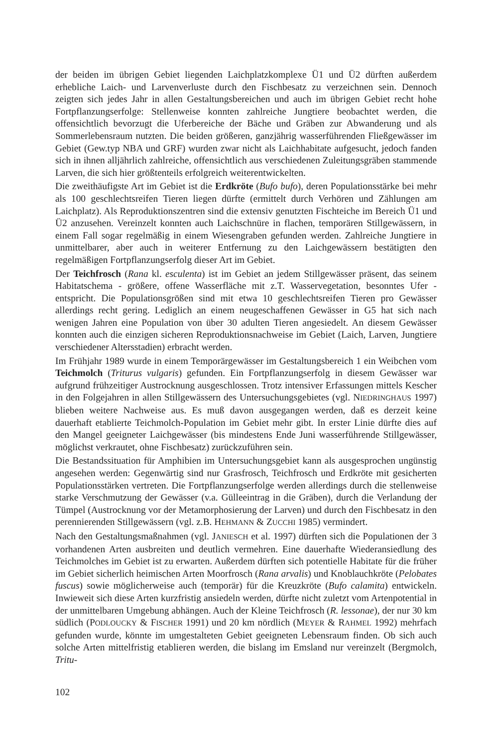der beiden im übrigen Gebiet liegenden Laichplatzkomplexe Ü1 und Ü2 dürften außerdem erhebliche Laich- und Larvenverluste durch den Fischbesatz zu verzeichnen sein. Dennoch zeigten sich jedes Jahr in allen Gestaltungsbereichen und auch im übrigen Gebiet recht hohe Fortpflanzungserfolge: Stellenweise konnten zahlreiche Jungtiere beobachtet werden, die offensichtlich bevorzugt die Uferbereiche der Bäche und Gräben zur Abwanderung und als Sommerlebensraum nutzten. Die beiden größeren, ganzjährig wasserführenden Fließgewässer im Gebiet (Gew.typ NBA und GRF) wurden zwar nicht als Laichhabitate aufgesucht, jedoch fanden sich in ihnen alljährlich zahlreiche, offensichtlich aus verschiedenen Zuleitungsgräben stammende Larven, die sich hier größtenteils erfolgreich weiterentwickelten.
Die zweithäufigste Art im Gebiet ist die Erdkröte (Bufo bufo), deren Populationsstärke bei mehr als 100 geschlechtsreifen Tieren liegen dürfte (ermittelt durch Verhören und Zählungen am Laichplatz). Als Reproduktionszentren sind die extensiv genutzten Fischteiche im Bereich Ü1 und Ü2 anzusehen. Vereinzelt konnten auch Laichschnüre in flachen, temporären Stillgewässern, in einem Fall sogar regelmäßig in einem Wiesengraben gefunden werden. Zahlreiche Jungtiere in unmittelbarer, aber auch in weiterer Entfernung zu den Laichgewässern bestätigten den regelmäßigen Fortpflanzungserfolg dieser Art im Gebiet.
Der Teichfrosch (Rana kl. esculenta) ist im Gebiet an jedem Stillgewässer präsent, das seinem Habitatschema - größere, offene Wasserfläche mit z.T. Wasservegetation, besonntes Ufer - entspricht. Die Populationsgrößen sind mit etwa 10 geschlechtsreifen Tieren pro Gewässer allerdings recht gering. Lediglich an einem neugeschaffenen Gewässer in G5 hat sich nach wenigen Jahren eine Population von über 30 adulten Tieren angesiedelt. An diesem Gewässer konnten auch die einzigen sicheren Reproduktionsnachweise im Gebiet (Laich, Larven, Jungtiere verschiedener Altersstadien) erbracht werden.
Im Frühjahr 1989 wurde in einem Temporärgewässer im Gestaltungsbereich 1 ein Weibchen vom Teichmolch (Triturus vulgaris) gefunden. Ein Fortpflanzungserfolg in diesem Gewässer war aufgrund frühzeitiger Austrocknung ausgeschlossen. Trotz intensiver Erfassungen mittels Kescher in den Folgejahren in allen Stillgewässern des Untersuchungsgebietes (vgl. NIEDRINGHAUS 1997) blieben weitere Nachweise aus. Es muß davon ausgegangen werden, daß es derzeit keine dauerhaft etablierte Teichmolch-Population im Gebiet mehr gibt. In erster Linie dürfte dies auf den Mangel geeigneter Laichgewässer (bis mindestens Ende Juni wasserführende Stillgewässer, möglichst verkrautet, ohne Fischbesatz) zurückzuführen sein.
Die Bestandssituation für Amphibien im Untersuchungsgebiet kann als ausgesprochen ungünstig angesehen werden: Gegenwärtig sind nur Grasfrosch, Teichfrosch und Erdkröte mit gesicherten Populationsstärken vertreten. Die Fortpflanzungserfolge werden allerdings durch die stellenweise starke Verschmutzung der Gewässer (v.a. Gülleeintrag in die Gräben), durch die Verlandung der Tümpel (Austrocknung vor der Metamorphosierung der Larven) und durch den Fischbesatz in den perennierenden Stillgewässern (vgl. z.B. HEHMANN & ZUCCHI 1985) vermindert.
Nach den Gestaltungsmaßnahmen (vgl. JANIESCH et al. 1997) dürften sich die Populationen der 3 vorhandenen Arten ausbreiten und deutlich vermehren. Eine dauerhafte Wiederansiedlung des Teichmolches im Gebiet ist zu erwarten. Außerdem dürften sich potentielle Habitate für die früher im Gebiet sicherlich heimischen Arten Moorfrosch (Rana arvalis) und Knoblauchkröte (Pelobates fuscus) sowie möglicherweise auch (temporär) für die Kreuzkröte (Bufo calamita) entwickeln. Inwieweit sich diese Arten kurzfristig ansiedeln werden, dürfte nicht zuletzt vom Artenpotential in der unmittelbaren Umgebung abhängen. Auch der Kleine Teichfrosch (R. lessonae), der nur 30 km südlich (PODLOUCKY & FISCHER 1991) und 20 km nördlich (MEYER & RAHMEL 1992) mehrfach gefunden wurde, könnte im umgestalteten Gebiet geeigneten Lebensraum finden. Ob sich auch solche Arten mittelfristig etablieren werden, die bislang im Emsland nur vereinzelt (Bergmolch, Tritu-
102